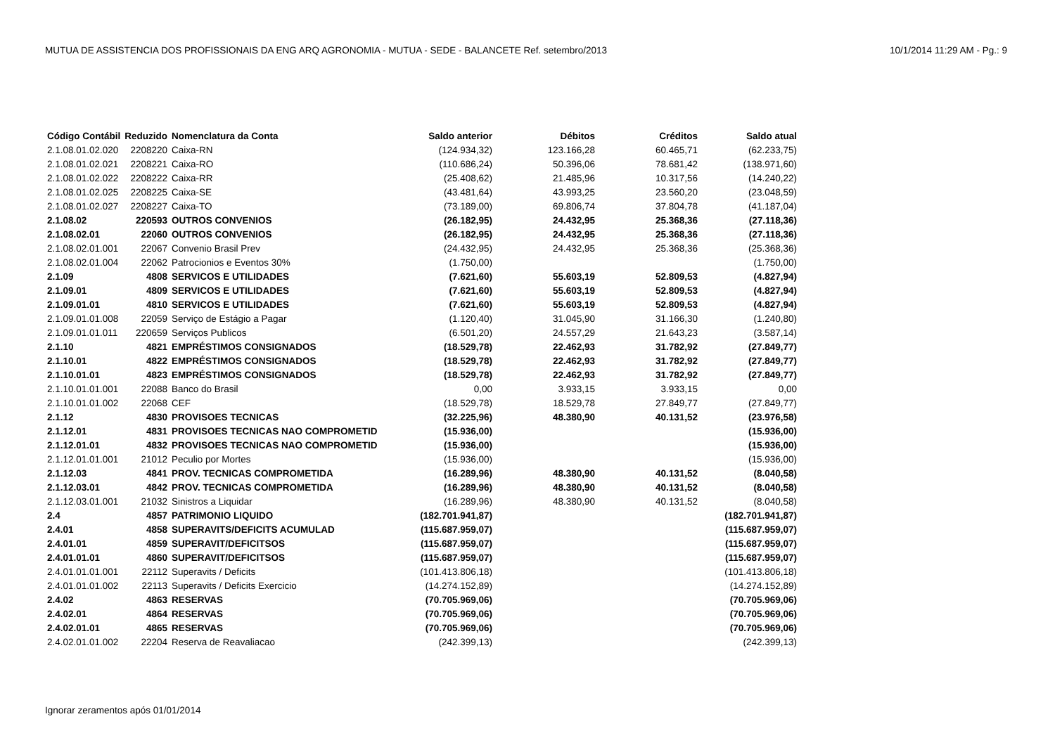MUTUA DE ASSISTENCIA DOS PROFISSIONAIS DA ENG ARQ AGRONOMIA - MUTUA - SEDE - BALANCETE Ref. setembro/2013 10/1/2014 11:29 AM - Pg.: 9
| Código Contábil | Reduzido | Nomenclatura da Conta | Saldo anterior | Débitos | Créditos | Saldo atual |
| --- | --- | --- | --- | --- | --- | --- |
| 2.1.08.01.02.020 | 2208220 | Caixa-RN | (124.934,32) | 123.166,28 | 60.465,71 | (62.233,75) |
| 2.1.08.01.02.021 | 2208221 | Caixa-RO | (110.686,24) | 50.396,06 | 78.681,42 | (138.971,60) |
| 2.1.08.01.02.022 | 2208222 | Caixa-RR | (25.408,62) | 21.485,96 | 10.317,56 | (14.240,22) |
| 2.1.08.01.02.025 | 2208225 | Caixa-SE | (43.481,64) | 43.993,25 | 23.560,20 | (23.048,59) |
| 2.1.08.01.02.027 | 2208227 | Caixa-TO | (73.189,00) | 69.806,74 | 37.804,78 | (41.187,04) |
| 2.1.08.02 | 220593 | OUTROS CONVENIOS | (26.182,95) | 24.432,95 | 25.368,36 | (27.118,36) |
| 2.1.08.02.01 | 22060 | OUTROS CONVENIOS | (26.182,95) | 24.432,95 | 25.368,36 | (27.118,36) |
| 2.1.08.02.01.001 | 22067 | Convenio Brasil Prev | (24.432,95) | 24.432,95 | 25.368,36 | (25.368,36) |
| 2.1.08.02.01.004 | 22062 | Patrocionios e Eventos 30% | (1.750,00) | | | (1.750,00) |
| 2.1.09 | 4808 | SERVICOS E UTILIDADES | (7.621,60) | 55.603,19 | 52.809,53 | (4.827,94) |
| 2.1.09.01 | 4809 | SERVICOS E UTILIDADES | (7.621,60) | 55.603,19 | 52.809,53 | (4.827,94) |
| 2.1.09.01.01 | 4810 | SERVICOS E UTILIDADES | (7.621,60) | 55.603,19 | 52.809,53 | (4.827,94) |
| 2.1.09.01.01.008 | 22059 | Serviço de Estágio a Pagar | (1.120,40) | 31.045,90 | 31.166,30 | (1.240,80) |
| 2.1.09.01.01.011 | 220659 | Serviços Publicos | (6.501,20) | 24.557,29 | 21.643,23 | (3.587,14) |
| 2.1.10 | 4821 | EMPRÉSTIMOS CONSIGNADOS | (18.529,78) | 22.462,93 | 31.782,92 | (27.849,77) |
| 2.1.10.01 | 4822 | EMPRÉSTIMOS CONSIGNADOS | (18.529,78) | 22.462,93 | 31.782,92 | (27.849,77) |
| 2.1.10.01.01 | 4823 | EMPRÉSTIMOS CONSIGNADOS | (18.529,78) | 22.462,93 | 31.782,92 | (27.849,77) |
| 2.1.10.01.01.001 | 22088 | Banco do Brasil | 0,00 | 3.933,15 | 3.933,15 | 0,00 |
| 2.1.10.01.01.002 | 22068 | CEF | (18.529,78) | 18.529,78 | 27.849,77 | (27.849,77) |
| 2.1.12 | 4830 | PROVISOES TECNICAS | (32.225,96) | 48.380,90 | 40.131,52 | (23.976,58) |
| 2.1.12.01 | 4831 | PROVISOES TECNICAS NAO COMPROMETID | (15.936,00) | | | (15.936,00) |
| 2.1.12.01.01 | 4832 | PROVISOES TECNICAS NAO COMPROMETID | (15.936,00) | | | (15.936,00) |
| 2.1.12.01.01.001 | 21012 | Peculio por Mortes | (15.936,00) | | | (15.936,00) |
| 2.1.12.03 | 4841 | PROV. TECNICAS COMPROMETIDA | (16.289,96) | 48.380,90 | 40.131,52 | (8.040,58) |
| 2.1.12.03.01 | 4842 | PROV. TECNICAS COMPROMETIDA | (16.289,96) | 48.380,90 | 40.131,52 | (8.040,58) |
| 2.1.12.03.01.001 | 21032 | Sinistros a Liquidar | (16.289,96) | 48.380,90 | 40.131,52 | (8.040,58) |
| 2.4 | 4857 | PATRIMONIO LIQUIDO | (182.701.941,87) | | | (182.701.941,87) |
| 2.4.01 | 4858 | SUPERAVITS/DEFICITS ACUMULAD | (115.687.959,07) | | | (115.687.959,07) |
| 2.4.01.01 | 4859 | SUPERAVIT/DEFICITSOS | (115.687.959,07) | | | (115.687.959,07) |
| 2.4.01.01.01 | 4860 | SUPERAVIT/DEFICITSOS | (115.687.959,07) | | | (115.687.959,07) |
| 2.4.01.01.01.001 | 22112 | Superavits / Deficits | (101.413.806,18) | | | (101.413.806,18) |
| 2.4.01.01.01.002 | 22113 | Superavits / Deficits Exercicio | (14.274.152,89) | | | (14.274.152,89) |
| 2.4.02 | 4863 | RESERVAS | (70.705.969,06) | | | (70.705.969,06) |
| 2.4.02.01 | 4864 | RESERVAS | (70.705.969,06) | | | (70.705.969,06) |
| 2.4.02.01.01 | 4865 | RESERVAS | (70.705.969,06) | | | (70.705.969,06) |
| 2.4.02.01.01.002 | 22204 | Reserva de Reavaliacao | (242.399,13) | | | (242.399,13) |
Ignorar zeramentos após 01/01/2014